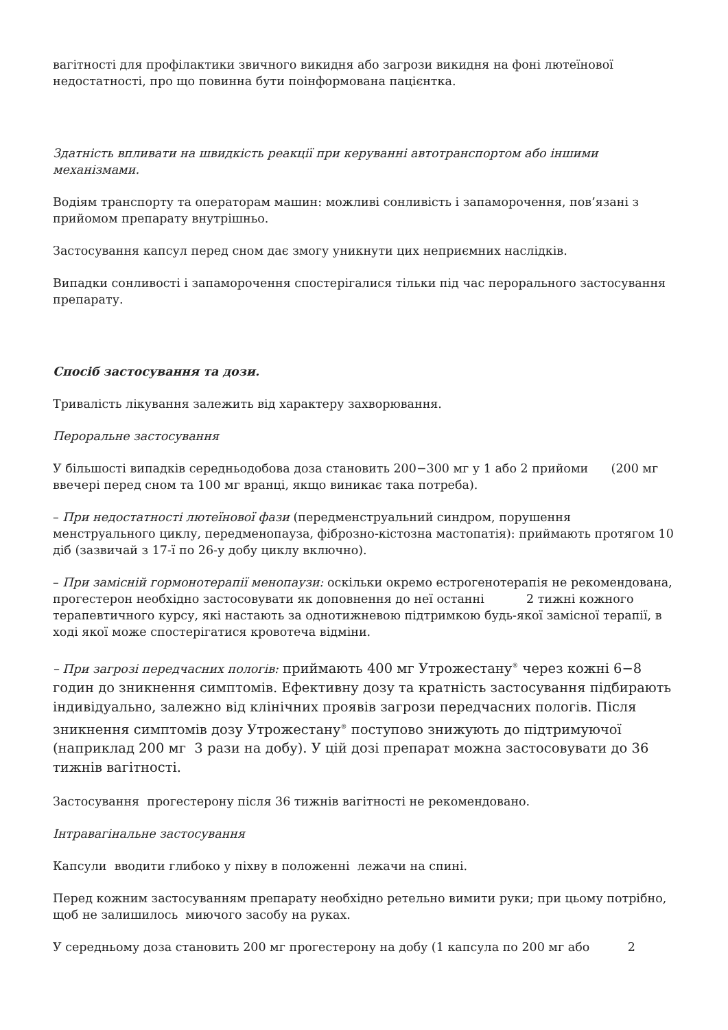вагітності для профілактики звичного викидня або загрози викидня на фоні лютеїнової недостатності, про що повинна бути поінформована пацієнтка.
Здатність впливати на швидкість реакції при керуванні автотранспортом або іншими механізмами.
Водіям транспорту та операторам машин: можливі сонливість і запаморочення, пов’язані з прийомом препарату внутрішньо.
Застосування капсул перед сном дає змогу уникнути цих неприємних наслідків.
Випадки сонливості і запаморочення спостерігалися тільки під час перорального застосування препарату.
Спосіб застосування та дози.
Тривалість лікування залежить від характеру захворювання.
Пероральне застосування
У більшості випадків середньодобова доза становить 200−300 мг у 1 або 2 прийоми (200 мг ввечері перед сном та 100 мг вранці, якщо виникає така потреба).
– При недостатності лютеїнової фази (передменструальний синдром, порушення менструального циклу, передменопауза, фіброзно-кістозна мастопатія): приймають протягом 10 діб (зазвичай з 17-ї по 26-у добу циклу включно).
– При замісній гормонотерапії менопаузи: оскільки окремо естрогенотерапія не рекомендована, прогестерон необхідно застосовувати як доповнення до неї останні 2 тижні кожного терапевтичного курсу, які настають за однотижневою підтримкою будь-якої замісної терапії, в ході якої може спостерігатися кровотеча відміни.
– При загрозі передчасних пологів: приймають 400 мг Утрожестану<sup>®</sup> через кожні 6−8 годин до зникнення симптомів. Ефективну дозу та кратність застосування підбирають індивідуально, залежно від клінічних проявів загрози передчасних пологів. Після зникнення симптомів дозу Утрожестану<sup>®</sup> поступово знижують до підтримуючої (наприклад 200 мг 3 рази на добу). У цій дозі препарат можна застосовувати до 36 тижнів вагітності.
Застосування прогестерону після 36 тижнів вагітності не рекомендовано.
Інтравагінальне застосування
Капсули вводити глибоко у піхву в положенні лежачи на спині.
Перед кожним застосуванням препарату необхідно ретельно вимити руки; при цьому потрібно, щоб не залишилось миючого засобу на руках.
У середньому доза становить 200 мг прогестерону на добу (1 капсула по 200 мг або 2